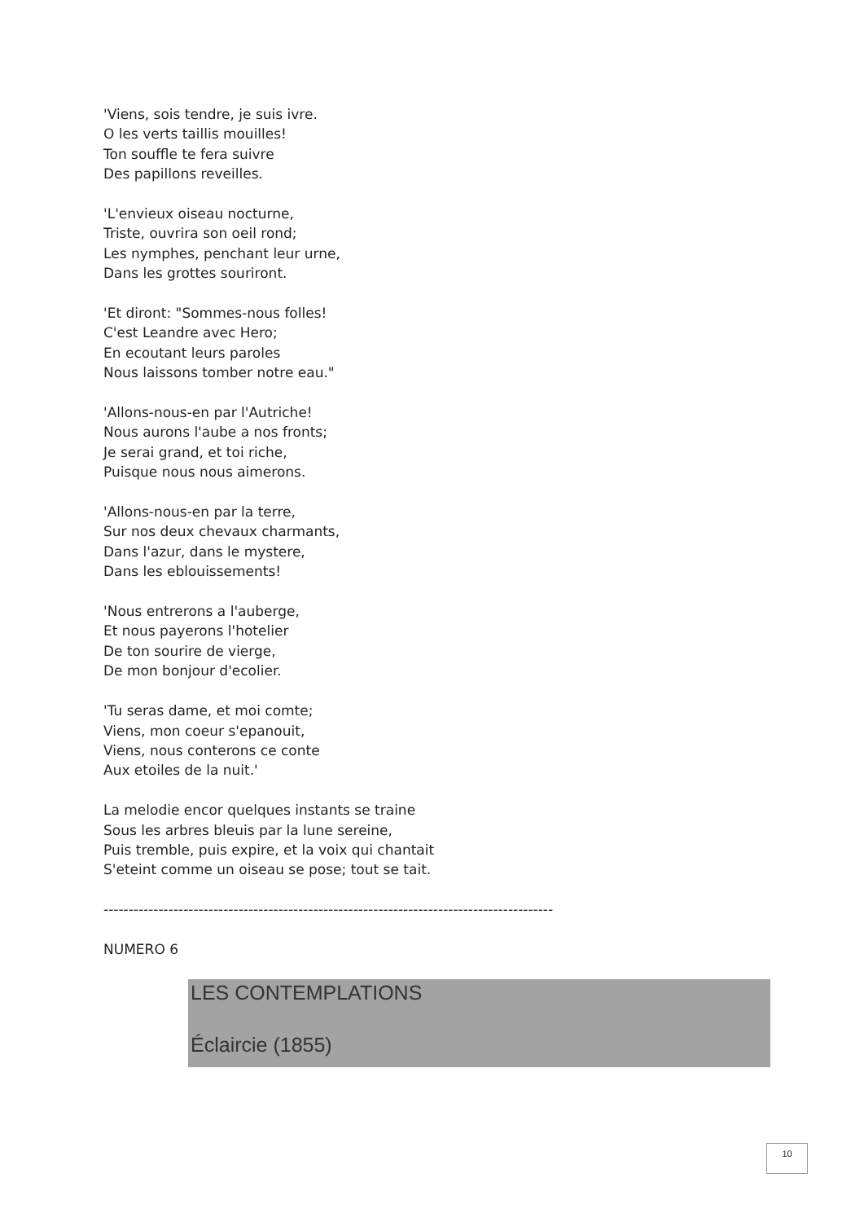'Viens, sois tendre, je suis ivre.
O les verts taillis mouilles!
Ton souffle te fera suivre
Des papillons reveilles.
'L'envieux oiseau nocturne,
Triste, ouvrira son oeil rond;
Les nymphes, penchant leur urne,
Dans les grottes souriront.
'Et diront: "Sommes-nous folles!
C'est Leandre avec Hero;
En ecoutant leurs paroles
Nous laissons tomber notre eau."
'Allons-nous-en par l'Autriche!
Nous aurons l'aube a nos fronts;
Je serai grand, et toi riche,
Puisque nous nous aimerons.
'Allons-nous-en par la terre,
Sur nos deux chevaux charmants,
Dans l'azur, dans le mystere,
Dans les eblouissements!
'Nous entrerons a l'auberge,
Et nous payerons l'hotelier
De ton sourire de vierge,
De mon bonjour d'ecolier.
'Tu seras dame, et moi comte;
Viens, mon coeur s'epanouit,
Viens, nous conterons ce conte
Aux etoiles de la nuit.'
La melodie encor quelques instants se traine
Sous les arbres bleuis par la lune sereine,
Puis tremble, puis expire, et la voix qui chantait
S'eteint comme un oiseau se pose; tout se tait.
------------------------------------------------------------------------------------------
NUMERO 6
LES CONTEMPLATIONS
Éclaircie (1855)
10